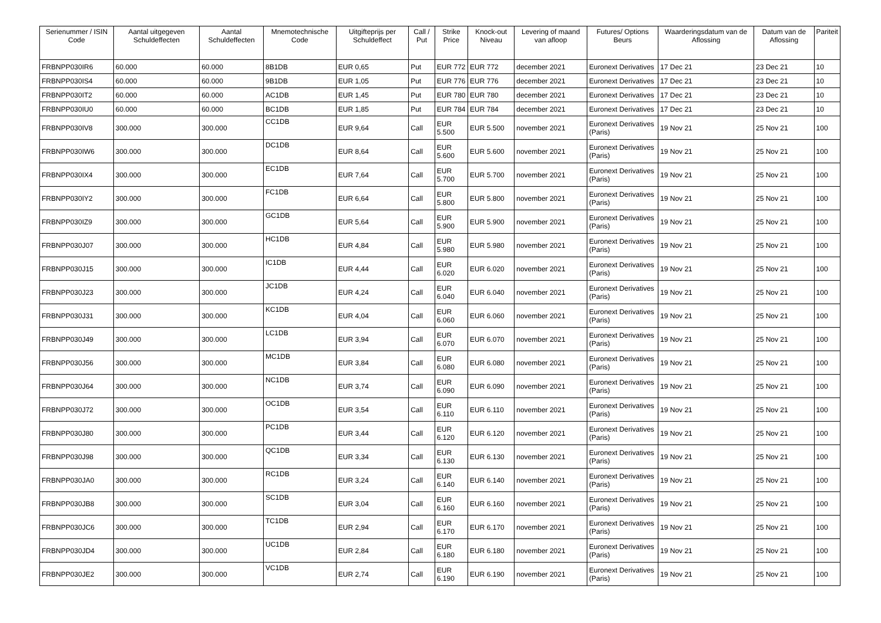| Serienummer / ISIN Code | Aantal uitgegeven Schuldeffecten | Aantal Schuldeffecten | Mnemotechnische Code | Uitgifteprijs per Schuldeffect | Call / Put | Strike Price | Knock-out Niveau | Levering of maand van afloop | Futures/ Options Beurs | Waarderingsdatum van de Aflossing | Datum van de Aflossing | Pariteit |
| --- | --- | --- | --- | --- | --- | --- | --- | --- | --- | --- | --- | --- |
| FRBNPP030IR6 | 60.000 | 60.000 | 8B1DB | EUR 0,65 | Put | EUR 772 | EUR 772 | december 2021 | Euronext Derivatives | 17 Dec 21 | 23 Dec 21 | 10 |
| FRBNPP030IS4 | 60.000 | 60.000 | 9B1DB | EUR 1,05 | Put | EUR 776 | EUR 776 | december 2021 | Euronext Derivatives | 17 Dec 21 | 23 Dec 21 | 10 |
| FRBNPP030IT2 | 60.000 | 60.000 | AC1DB | EUR 1,45 | Put | EUR 780 | EUR 780 | december 2021 | Euronext Derivatives | 17 Dec 21 | 23 Dec 21 | 10 |
| FRBNPP030IU0 | 60.000 | 60.000 | BC1DB | EUR 1,85 | Put | EUR 784 | EUR 784 | december 2021 | Euronext Derivatives | 17 Dec 21 | 23 Dec 21 | 10 |
| FRBNPP030IV8 | 300.000 | 300.000 | CC1DB | EUR 9,64 | Call | EUR 5.500 | EUR 5.500 | november 2021 | Euronext Derivatives (Paris) | 19 Nov 21 | 25 Nov 21 | 100 |
| FRBNPP030IW6 | 300.000 | 300.000 | DC1DB | EUR 8,64 | Call | EUR 5.600 | EUR 5.600 | november 2021 | Euronext Derivatives (Paris) | 19 Nov 21 | 25 Nov 21 | 100 |
| FRBNPP030IX4 | 300.000 | 300.000 | EC1DB | EUR 7,64 | Call | EUR 5.700 | EUR 5.700 | november 2021 | Euronext Derivatives (Paris) | 19 Nov 21 | 25 Nov 21 | 100 |
| FRBNPP030IY2 | 300.000 | 300.000 | FC1DB | EUR 6,64 | Call | EUR 5.800 | EUR 5.800 | november 2021 | Euronext Derivatives (Paris) | 19 Nov 21 | 25 Nov 21 | 100 |
| FRBNPP030IZ9 | 300.000 | 300.000 | GC1DB | EUR 5,64 | Call | EUR 5.900 | EUR 5.900 | november 2021 | Euronext Derivatives (Paris) | 19 Nov 21 | 25 Nov 21 | 100 |
| FRBNPP030J07 | 300.000 | 300.000 | HC1DB | EUR 4,84 | Call | EUR 5.980 | EUR 5.980 | november 2021 | Euronext Derivatives (Paris) | 19 Nov 21 | 25 Nov 21 | 100 |
| FRBNPP030J15 | 300.000 | 300.000 | IC1DB | EUR 4,44 | Call | EUR 6.020 | EUR 6.020 | november 2021 | Euronext Derivatives (Paris) | 19 Nov 21 | 25 Nov 21 | 100 |
| FRBNPP030J23 | 300.000 | 300.000 | JC1DB | EUR 4,24 | Call | EUR 6.040 | EUR 6.040 | november 2021 | Euronext Derivatives (Paris) | 19 Nov 21 | 25 Nov 21 | 100 |
| FRBNPP030J31 | 300.000 | 300.000 | KC1DB | EUR 4,04 | Call | EUR 6.060 | EUR 6.060 | november 2021 | Euronext Derivatives (Paris) | 19 Nov 21 | 25 Nov 21 | 100 |
| FRBNPP030J49 | 300.000 | 300.000 | LC1DB | EUR 3,94 | Call | EUR 6.070 | EUR 6.070 | november 2021 | Euronext Derivatives (Paris) | 19 Nov 21 | 25 Nov 21 | 100 |
| FRBNPP030J56 | 300.000 | 300.000 | MC1DB | EUR 3,84 | Call | EUR 6.080 | EUR 6.080 | november 2021 | Euronext Derivatives (Paris) | 19 Nov 21 | 25 Nov 21 | 100 |
| FRBNPP030J64 | 300.000 | 300.000 | NC1DB | EUR 3,74 | Call | EUR 6.090 | EUR 6.090 | november 2021 | Euronext Derivatives (Paris) | 19 Nov 21 | 25 Nov 21 | 100 |
| FRBNPP030J72 | 300.000 | 300.000 | OC1DB | EUR 3,54 | Call | EUR 6.110 | EUR 6.110 | november 2021 | Euronext Derivatives (Paris) | 19 Nov 21 | 25 Nov 21 | 100 |
| FRBNPP030J80 | 300.000 | 300.000 | PC1DB | EUR 3,44 | Call | EUR 6.120 | EUR 6.120 | november 2021 | Euronext Derivatives (Paris) | 19 Nov 21 | 25 Nov 21 | 100 |
| FRBNPP030J98 | 300.000 | 300.000 | QC1DB | EUR 3,34 | Call | EUR 6.130 | EUR 6.130 | november 2021 | Euronext Derivatives (Paris) | 19 Nov 21 | 25 Nov 21 | 100 |
| FRBNPP030JA0 | 300.000 | 300.000 | RC1DB | EUR 3,24 | Call | EUR 6.140 | EUR 6.140 | november 2021 | Euronext Derivatives (Paris) | 19 Nov 21 | 25 Nov 21 | 100 |
| FRBNPP030JB8 | 300.000 | 300.000 | SC1DB | EUR 3,04 | Call | EUR 6.160 | EUR 6.160 | november 2021 | Euronext Derivatives (Paris) | 19 Nov 21 | 25 Nov 21 | 100 |
| FRBNPP030JC6 | 300.000 | 300.000 | TC1DB | EUR 2,94 | Call | EUR 6.170 | EUR 6.170 | november 2021 | Euronext Derivatives (Paris) | 19 Nov 21 | 25 Nov 21 | 100 |
| FRBNPP030JD4 | 300.000 | 300.000 | UC1DB | EUR 2,84 | Call | EUR 6.180 | EUR 6.180 | november 2021 | Euronext Derivatives (Paris) | 19 Nov 21 | 25 Nov 21 | 100 |
| FRBNPP030JE2 | 300.000 | 300.000 | VC1DB | EUR 2,74 | Call | EUR 6.190 | EUR 6.190 | november 2021 | Euronext Derivatives (Paris) | 19 Nov 21 | 25 Nov 21 | 100 |